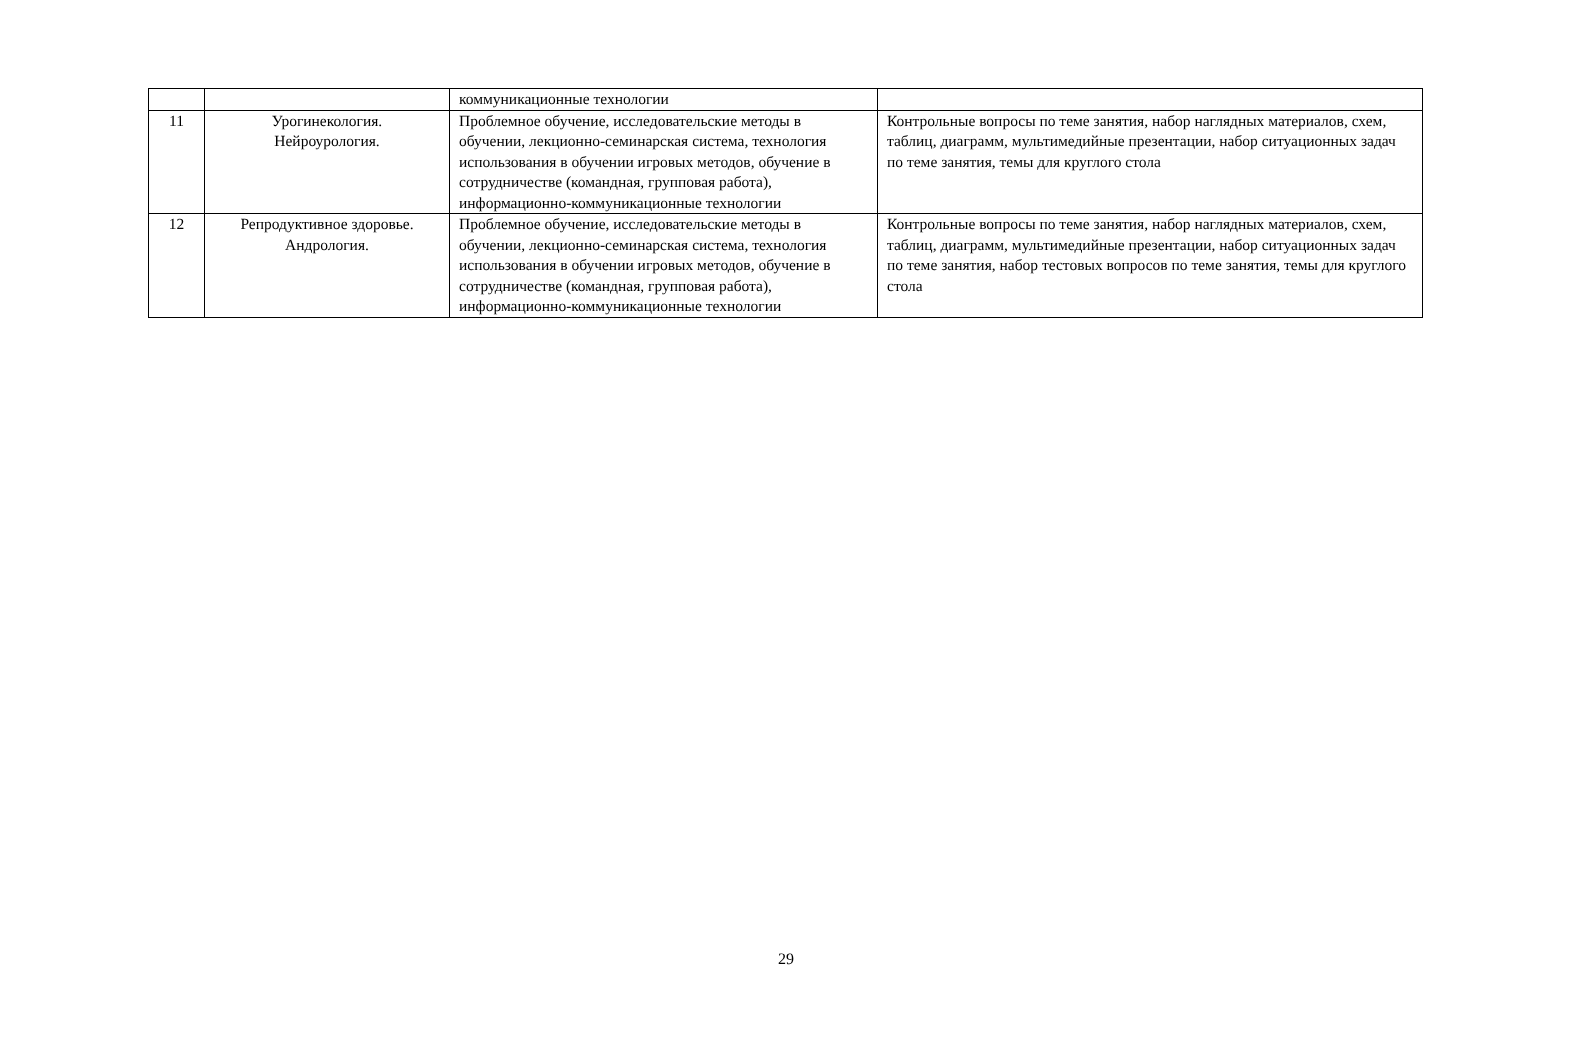| | | коммуникационные технологии | |
| 11 | Урогинекология. Нейроурология. | Проблемное обучение, исследовательские методы в обучении, лекционно-семинарская система, технология использования в обучении игровых методов, обучение в сотрудничестве (командная, групповая работа), информационно-коммуникационные технологии | Контрольные вопросы по теме занятия, набор наглядных материалов, схем, таблиц, диаграмм, мультимедийные презентации, набор ситуационных задач по теме занятия, темы для круглого стола |
| 12 | Репродуктивное здоровье. Андрология. | Проблемное обучение, исследовательские методы в обучении, лекционно-семинарская система, технология использования в обучении игровых методов, обучение в сотрудничестве (командная, групповая работа), информационно-коммуникационные технологии | Контрольные вопросы по теме занятия, набор наглядных материалов, схем, таблиц, диаграмм, мультимедийные презентации, набор ситуационных задач по теме занятия, набор тестовых вопросов по теме занятия, темы для круглого стола |
29